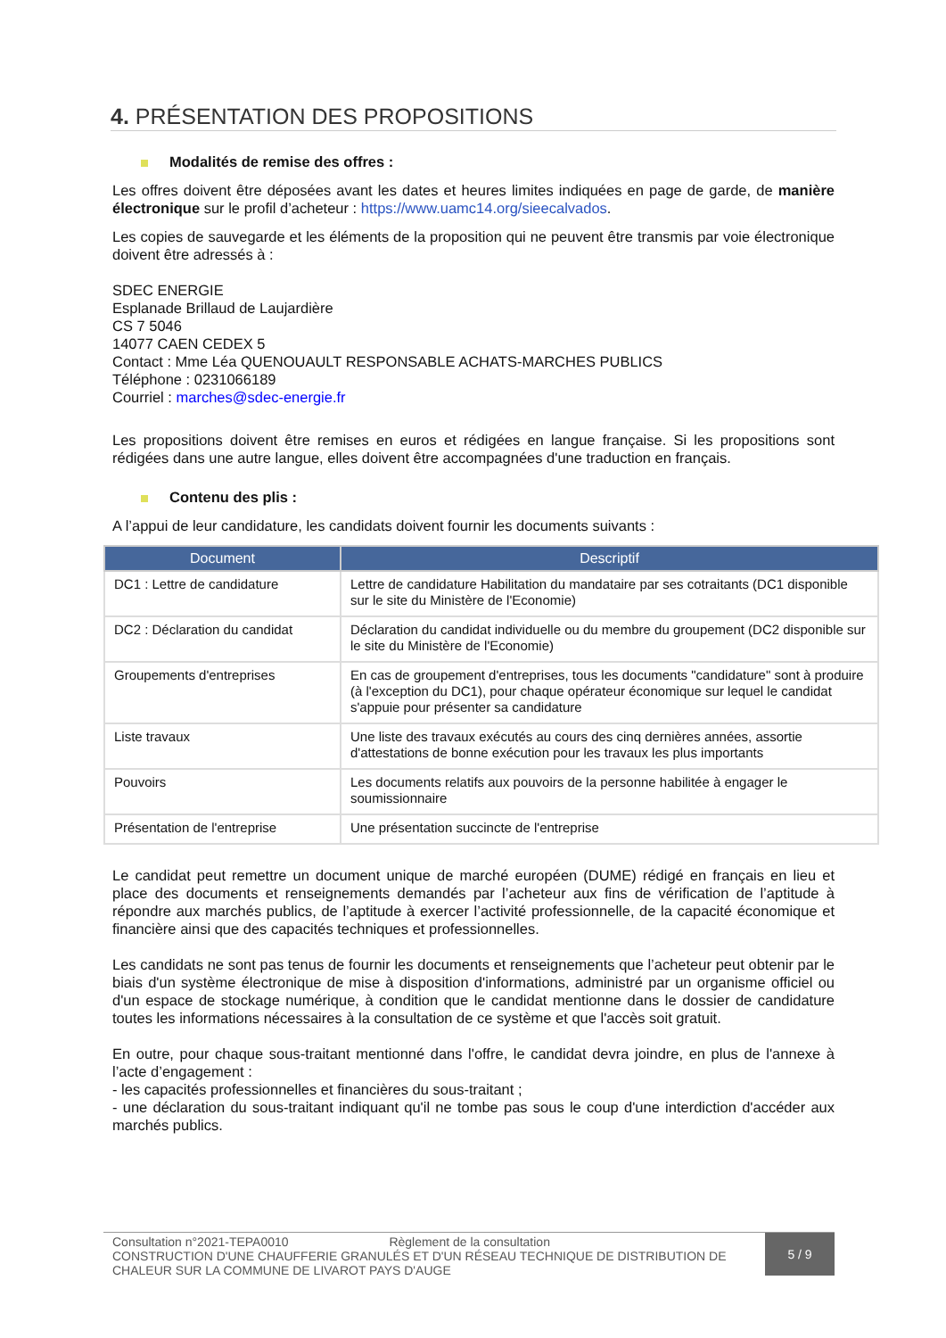4. PRÉSENTATION DES PROPOSITIONS
Modalités de remise des offres :
Les offres doivent être déposées avant les dates et heures limites indiquées en page de garde, de manière électronique sur le profil d’acheteur : https://www.uamc14.org/sieecalvados.
Les copies de sauvegarde et les éléments de la proposition qui ne peuvent être transmis par voie électronique doivent être adressés à :
SDEC ENERGIE
Esplanade Brillaud de Laujardière
CS 7 5046
14077 CAEN CEDEX 5
Contact : Mme Léa QUENOUAULT RESPONSABLE ACHATS-MARCHES PUBLICS
Téléphone : 0231066189
Courriel : marches@sdec-energie.fr
Les propositions doivent être remises en euros et rédigées en langue française. Si les propositions sont rédigées dans une autre langue, elles doivent être accompagnées d'une traduction en français.
Contenu des plis :
A l’appui de leur candidature, les candidats doivent fournir les documents suivants :
| Document | Descriptif |
| --- | --- |
| DC1 : Lettre de candidature | Lettre de candidature Habilitation du mandataire par ses cotraitants (DC1 disponible sur le site du Ministère de l'Economie) |
| DC2 : Déclaration du candidat | Déclaration du candidat individuelle ou du membre du groupement (DC2 disponible sur le site du Ministère de l'Economie) |
| Groupements d'entreprises | En cas de groupement d'entreprises, tous les documents "candidature" sont à produire (à l'exception du DC1), pour chaque opérateur économique sur lequel le candidat s'appuie pour présenter sa candidature |
| Liste travaux | Une liste des travaux exécutés au cours des cinq dernières années, assortie d'attestations de bonne exécution pour les travaux les plus importants |
| Pouvoirs | Les documents relatifs aux pouvoirs de la personne habilitée à engager le soumissionnaire |
| Présentation de l'entreprise | Une présentation succincte de l'entreprise |
Le candidat peut remettre un document unique de marché européen (DUME) rédigé en français en lieu et place des documents et renseignements demandés par l’acheteur aux fins de vérification de l’aptitude à répondre aux marchés publics, de l’aptitude à exercer l’activité professionnelle, de la capacité économique et financière ainsi que des capacités techniques et professionnelles.
Les candidats ne sont pas tenus de fournir les documents et renseignements que l’acheteur peut obtenir par le biais d'un système électronique de mise à disposition d'informations, administré par un organisme officiel ou d'un espace de stockage numérique, à condition que le candidat mentionne dans le dossier de candidature toutes les informations nécessaires à la consultation de ce système et que l'accès soit gratuit.
En outre, pour chaque sous-traitant mentionné dans l'offre, le candidat devra joindre, en plus de l'annexe à l’acte d’engagement :
- les capacités professionnelles et financières du sous-traitant ;
- une déclaration du sous-traitant indiquant qu'il ne tombe pas sous le coup d'une interdiction d'accéder aux marchés publics.
Consultation n°2021-TEPA0010 Règlement de la consultation
CONSTRUCTION D'UNE CHAUFFERIE GRANULÉS ET D'UN RÉSEAU TECHNIQUE DE DISTRIBUTION DE CHALEUR SUR LA COMMUNE DE LIVAROT PAYS D'AUGE
5 / 9